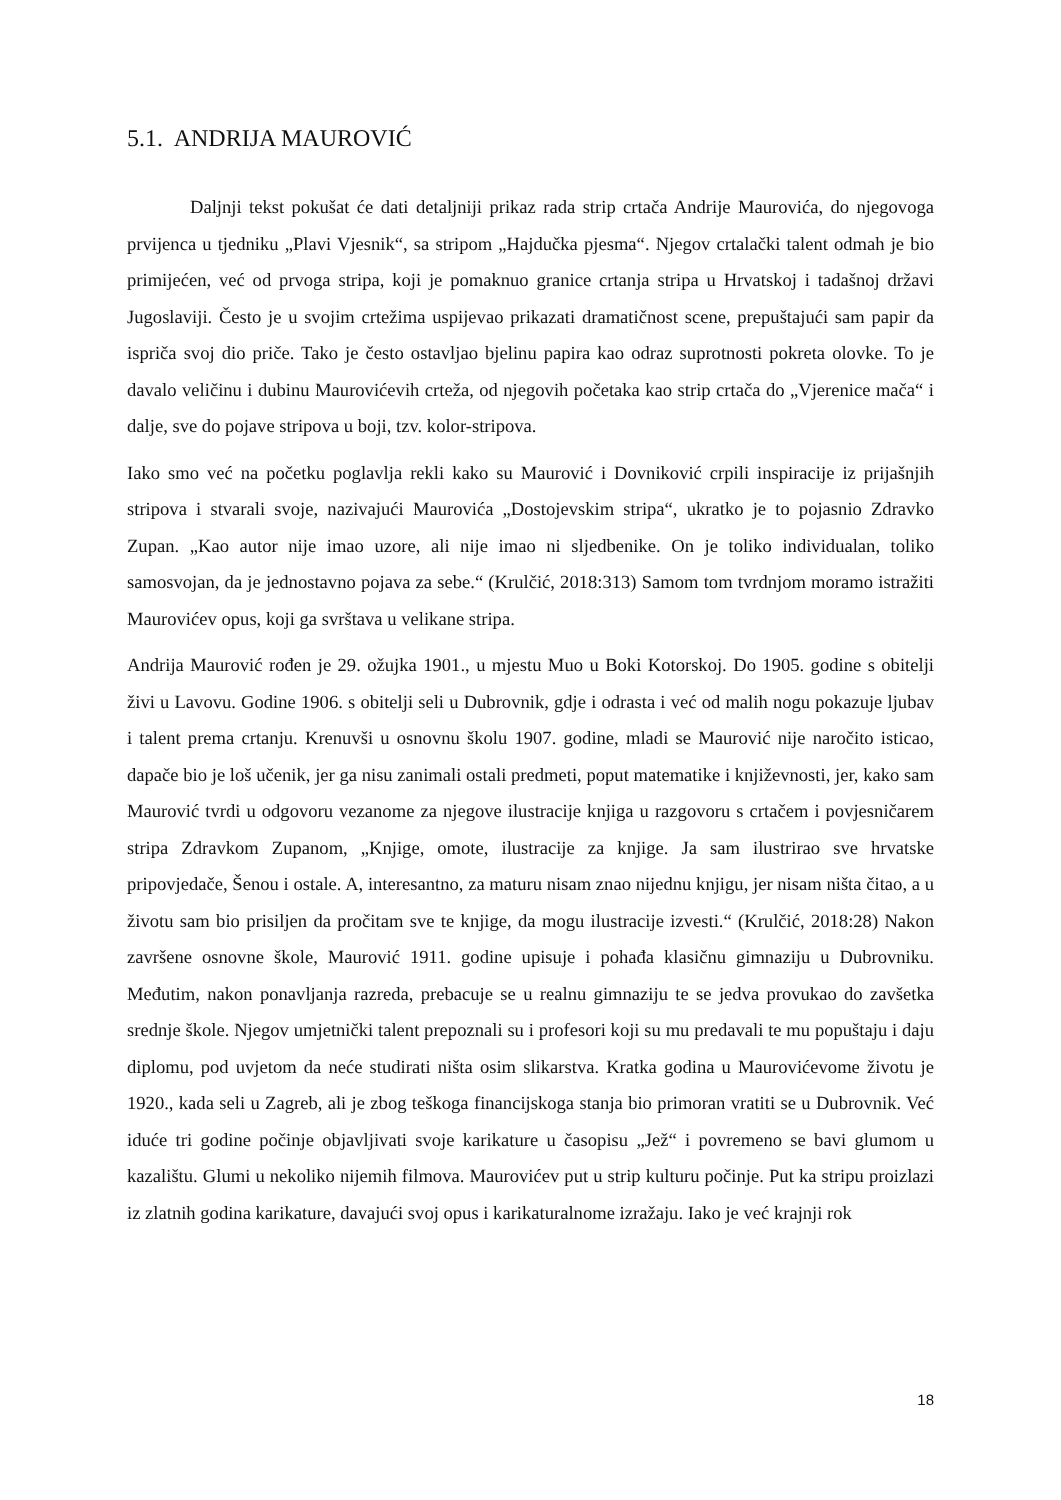5.1. ANDRIJA MAUROVIĆ
Daljnji tekst pokušat će dati detaljniji prikaz rada strip crtača Andrije Maurovića, do njegovoga prvijenca u tjedniku „Plavi Vjesnik“, sa stripom „Hajdučka pjesma“. Njegov crtalački talent odmah je bio primijećen, već od prvoga stripa, koji je pomaknuo granice crtanja stripa u Hrvatskoj i tadašnoj državi Jugoslaviji. Često je u svojim crtežima uspijevao prikazati dramatičnost scene, prepuštajući sam papir da ispriča svoj dio priče. Tako je često ostavljao bjelinu papira kao odraz suprotnosti pokreta olovke. To je davalo veličinu i dubinu Maurovićevih crteža, od njegovih početaka kao strip crtača do „Vjerenice mača“ i dalje, sve do pojave stripova u boji, tzv. kolor-stripova.
Iako smo već na početku poglavlja rekli kako su Maurović i Dovniković crpili inspiracije iz prijašnjih stripova i stvarali svoje, nazivajući Maurovića „Dostojevskim stripa“, ukratko je to pojasnio Zdravko Zupan. „Kao autor nije imao uzore, ali nije imao ni sljedbenike. On je toliko individualan, toliko samosvojan, da je jednostavno pojava za sebe.“ (Krulčić, 2018:313) Samom tom tvrdnjom moramo istražiti Maurovićev opus, koji ga svrštava u velikane stripa.
Andrija Maurović rođen je 29. ožujka 1901., u mjestu Muo u Boki Kotorskoj. Do 1905. godine s obitelji živi u Lavovu. Godine 1906. s obitelji seli u Dubrovnik, gdje i odrasta i već od malih nogu pokazuje ljubav i talent prema crtanju. Krenuvši u osnovnu školu 1907. godine, mladi se Maurović nije naročito isticao, dapače bio je loš učenik, jer ga nisu zanimali ostali predmeti, poput matematike i književnosti, jer, kako sam Maurović tvrdi u odgovoru vezanome za njegove ilustracije knjiga u razgovoru s crtačem i povjesničarem stripa Zdravkom Zupanom, „Knjige, omote, ilustracije za knjige. Ja sam ilustrirao sve hrvatske pripovjedače, Šenou i ostale. A, interesantno, za maturu nisam znao nijednu knjigu, jer nisam ništa čitao, a u životu sam bio prisiljen da pročitam sve te knjige, da mogu ilustracije izvesti.“ (Krulčić, 2018:28) Nakon završene osnovne škole, Maurović 1911. godine upisuje i pohađa klasičnu gimnaziju u Dubrovniku. Međutim, nakon ponavljanja razreda, prebacuje se u realnu gimnaziju te se jedva provukao do zavšetka srednje škole. Njegov umjetnički talent prepoznali su i profesori koji su mu predavali te mu popuštaju i daju diplomu, pod uvjetom da neće studirati ništa osim slikarstva. Kratka godina u Maurovićevome životu je 1920., kada seli u Zagreb, ali je zbog teškoga financijskoga stanja bio primoran vratiti se u Dubrovnik. Već iduće tri godine počinje objavljivati svoje karikature u časopisu „Jež“ i povremeno se bavi glumom u kazalištu. Glumi u nekoliko nijemih filmova. Maurovićev put u strip kulturu počinje. Put ka stripu proizlazi iz zlatnih godina karikature, davajući svoj opus i karikaturalnome izražaju. Iako je već krajnji rok
18